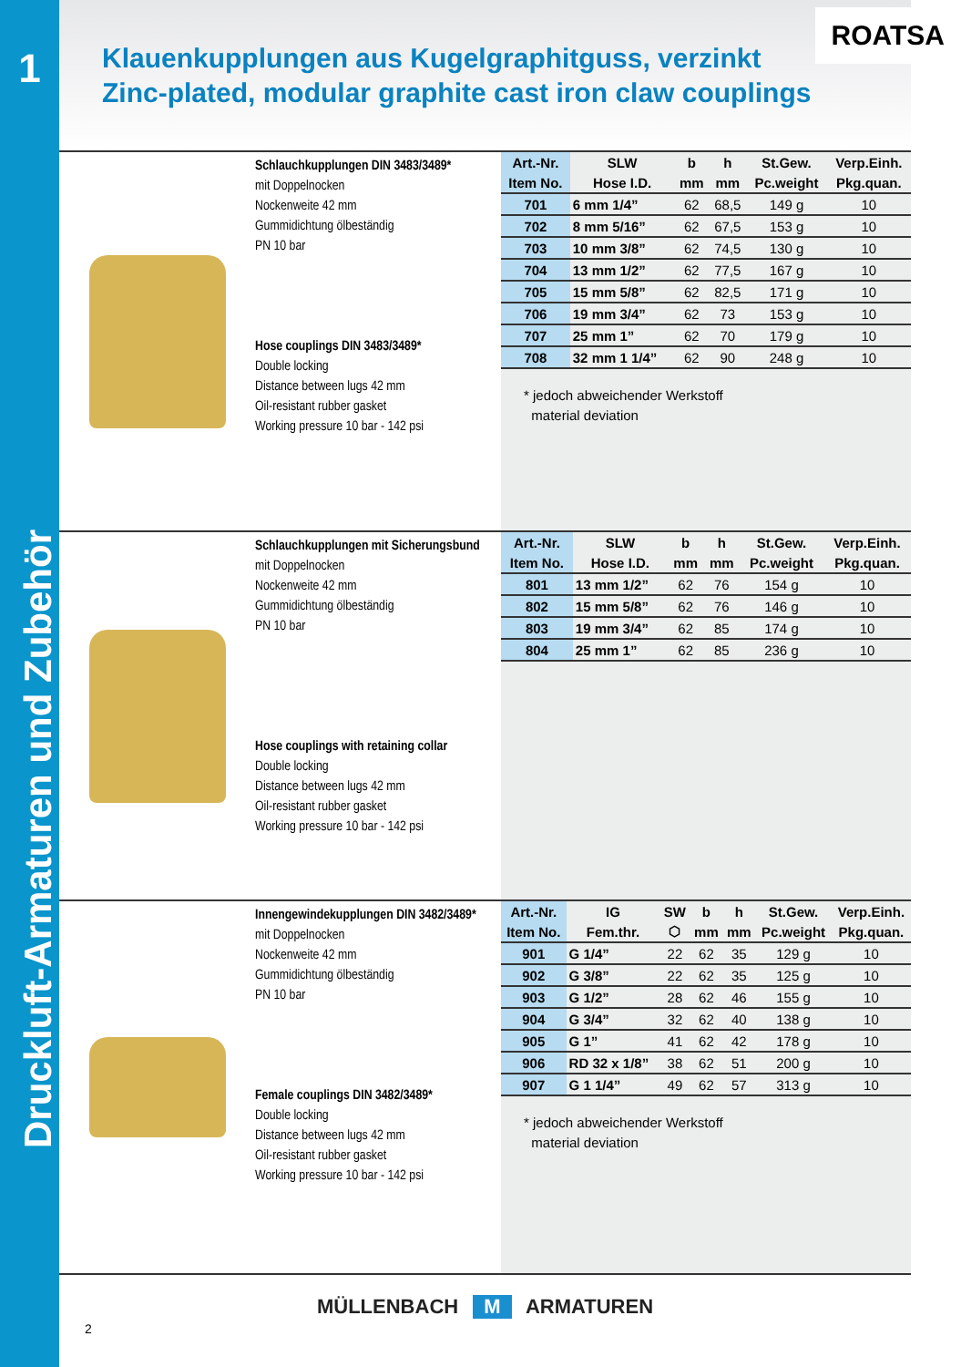1
Druckluft-Armaturen und Zubehör
Klauenkupplungen aus Kugelgraphitguss, verzinkt
Zinc-plated, modular graphite cast iron claw couplings
ROATSA
Schlauchkupplungen DIN 3483/3489*
mit Doppelnocken
Nockenweite 42 mm
Gummidichtung ölbeständig
PN 10 bar
Hose couplings DIN 3483/3489*
Double locking
Distance between lugs 42 mm
Oil-resistant rubber gasket
Working pressure 10 bar - 142 psi
| Art.-Nr. | SLW | b | h | St.Gew. | Verp.Einh. |
| --- | --- | --- | --- | --- | --- |
| Item No. | Hose I.D. | mm | mm | Pc.weight | Pkg.quan. |
| 701 | 6 mm 1/4” | 62 | 68,5 | 149 g | 10 |
| 702 | 8 mm 5/16” | 62 | 67,5 | 153 g | 10 |
| 703 | 10 mm 3/8” | 62 | 74,5 | 130 g | 10 |
| 704 | 13 mm 1/2” | 62 | 77,5 | 167 g | 10 |
| 705 | 15 mm 5/8” | 62 | 82,5 | 171 g | 10 |
| 706 | 19 mm 3/4” | 62 | 73 | 153 g | 10 |
| 707 | 25 mm 1” | 62 | 70 | 179 g | 10 |
| 708 | 32 mm 1 1/4” | 62 | 90 | 248 g | 10 |
* jedoch abweichender Werkstoff
material deviation
Schlauchkupplungen mit Sicherungsbund
mit Doppelnocken
Nockenweite 42 mm
Gummidichtung ölbeständig
PN 10 bar
Hose couplings with retaining collar
Double locking
Distance between lugs 42 mm
Oil-resistant rubber gasket
Working pressure 10 bar - 142 psi
| Art.-Nr. | SLW | b | h | St.Gew. | Verp.Einh. |
| --- | --- | --- | --- | --- | --- |
| Item No. | Hose I.D. | mm | mm | Pc.weight | Pkg.quan. |
| 801 | 13 mm 1/2” | 62 | 76 | 154 g | 10 |
| 802 | 15 mm 5/8” | 62 | 76 | 146 g | 10 |
| 803 | 19 mm 3/4” | 62 | 85 | 174 g | 10 |
| 804 | 25 mm 1” | 62 | 85 | 236 g | 10 |
Innengewindekupplungen DIN 3482/3489*
mit Doppelnocken
Nockenweite 42 mm
Gummidichtung ölbeständig
PN 10 bar
Female couplings DIN 3482/3489*
Double locking
Distance between lugs 42 mm
Oil-resistant rubber gasket
Working pressure 10 bar - 142 psi
| Art.-Nr. | IG | SW | b | h | St.Gew. | Verp.Einh. |
| --- | --- | --- | --- | --- | --- | --- |
| Item No. | Fem.thr. | ⬡ | mm | mm | Pc.weight | Pkg.quan. |
| 901 | G 1/4” | 22 | 62 | 35 | 129 g | 10 |
| 902 | G 3/8” | 22 | 62 | 35 | 125 g | 10 |
| 903 | G 1/2” | 28 | 62 | 46 | 155 g | 10 |
| 904 | G 3/4” | 32 | 62 | 40 | 138 g | 10 |
| 905 | G 1” | 41 | 62 | 42 | 178 g | 10 |
| 906 | RD 32 x 1/8” | 38 | 62 | 51 | 200 g | 10 |
| 907 | G 1 1/4” | 49 | 62 | 57 | 313 g | 10 |
* jedoch abweichender Werkstoff
material deviation
MÜLLENBACH M ARMATUREN
2